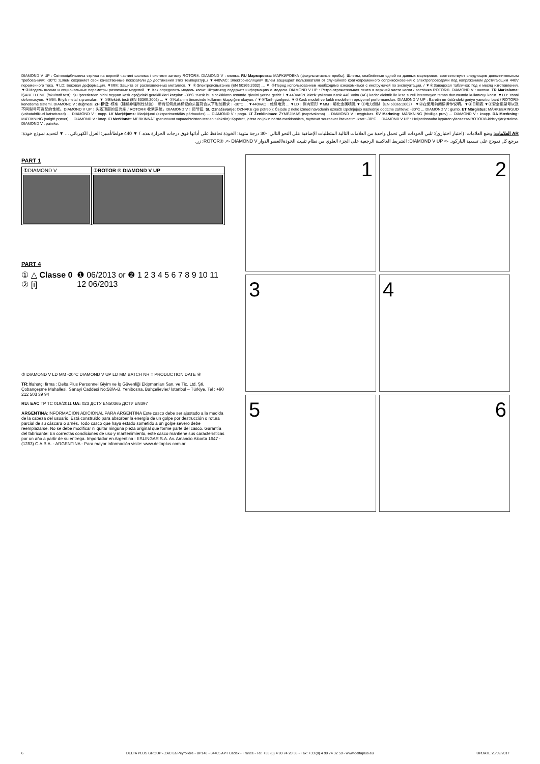DIAMOND V UP : Світловідбиваюча стрічка на верхній частині шолома / системи затиску ROTOR®. DIAMOND V : кнопка. RU Маркировка: МАРКИРОВКА (факультативные пробы): Шлемы, снабжённые одной из данных маркировок, соответствуют следующим дополнительным требованиям: -30°C :Шлем сохраняет свои качественные показатели до достижения этих температур../ ▼440VAC: Электроизоляция= Шлем защищает пользователя от случайного кратковременного соприкосновения с электропроводами под напряжением достигающим 440V переменного тока. ▼LD: Боковая деформация. ▼MM: Защита от расплавленных металлов. ▼ ①Электроиспытание (EN 50365:2002) ... ▼ ②Перед использованием необходимо ознакомиться с инструкцией по эксплуатации. / ▼④Заводская табличка: Год и месяц изготовления. ▼③Модель шлема и опциональные параметры различных моделей. ▼ Как определить модель каски: Штрих-код содержит информацию о модели. DIAMOND V UP : Ретро-отражательная лента в верхней части каски / застёжка ROTOR®. DIAMOND V : кнопка. TR Markalama: İŞARETLEME (fakültatif test): Şu işaretlerden birini taşıyan kask aşağıdaki gereklilikleri karşılar: -30°C :Kask bu sıcaklıkların üstünde işlevini yerine getirir../ ▼440VAC:Elektrik yalıtımı= Kask 440 Volta (AC) kadar elektrik ile kısa süreli istenmeyen temas durumunda kullanıcıyı korur. ▼LD: Yanal deformasyon. ▼MM: Eriyik metal sıçramaları. ▼ ①Elektrik testi (EN 50365:2002) ... ▼ ②Kullanım öncesinde kullanım kitapçığını okuyun. / ▼④Tarih çizelgesi. ▼③Kask modeli ve farklı modellerin opsiyonel performansları. DIAMOND V UP : Baretin en üstündeki geriye yansıtıcı bant / ROTOR® kenetleme sistemi. DIAMOND V : düğmesi. ZH 标记: 标准（随机非强制性试验）：带有任何此类标记的头盔符合以下附加要求：-30°C ... ▼440VAC：绝缘电流 ... ▼LD：侧向变形 ▼MM：熔化金属喷溅 ▼ ①电力测试（EN 50365:2002） ▼②在使用前阅读操作说明。▼④日期表 ▼③安全帽型号以及不同型号可选配的性能。DIAMOND V UP：头盔顶部的反光条 / ROTOR® 收紧系统。DIAMOND V：调节钮. SL Označevanje: OZNAKE (po potrebi): Čelade z neko izmed navedenih označb izpolnjujejo naslednje dodatne zahteve: -30°C ... DIAMOND V : gumb. ET Märgistus: MÄRKEERINGUD (vabatahtlikud katsetused) ... DIAMOND V : nupp. LV Marķējums: Marķējumi (eksperimentālās pārbaudes) ... DIAMOND V : poga. LT Ženklinimas: ŽYMĖJIMAS (neprivaloma) ... DIAMOND V : mygtukas. SV Märkning: MÄRKNING (frivilliga prov) ... DIAMOND V : knapp. DA Mærkning: MÆRKNING (valgfri prøver) ... DIAMOND V : knap. FI Merkinnät: MERKINNÄT (perustuvat vapaaehtoisten testien tuloksiin): Kypärät, joissa on jokin näistä merkinnöistä, täyttävät seuraavat lisävaatimukset: -30°C ... DIAMOND V UP : Heijastinnauha kypärän yläosassa/ROTOR®-kiristysjärjestelmä. DIAMOND V : painike.
AR العلامات: وضع العلامات: (اختبار اختياري): تلبي الخوذات التي تحمل واحدة من العلامات التالية المتطلبات الإضافية على النحو التالي: -30 درجة مئوية: الخوذة تحافظ على أدائها فوق درجات الحرارة هذه. / ▼ 440 فولط/أمبير: العزل الكهربائي ... ▼ لتحديد نموذج خوذة: مرجع كل نموذج على تسمية الباركود. -> DIAMOND V UP: الشريط العاكسة الرجعية على الجزء العلوي من نظام تثبيت الخوذة/العضو الدوار ROTOR® .<- DIAMOND V: زر.
PART 1
| ①DIAMOND V | ② ROTOR ® DIAMOND V UP |
PART 4
① △ Classe 0 ② [i] ❶ 06/2013 or ❷ 1 2 3 4 5 6 7 8 9 10 11 12 06/2013
③ DIAMOND V LD MM -20°C DIAMOND V UP LD MM BATCH NR = PRODUCTION DATE ④
TR: İtlahatçı firma : Delta Plus Personnel Giyim ve İş Güvenliği Ekipmanları San. ve Tic. Ltd. Şti. Çobançeşme Mahallesi, Sanayi Caddesi No:58/A-B, Yenibosna, Bahçelievler/ İstanbul – Türkiye. Tel : +90 212 503 39 94
RU: EAC TP TC 019/2011 UA: 023 ДСТУ EN50365 ДСТУ EN397
ARGENTINA: INFORMACION ADICIONAL PARA ARGENTINA Este casco debe ser ajustado a la medida de la cabeza del usuario. Está construido para absorber la energía de un golpe por destrucción o rotura parcial de su cáscara o arnés. Todo casco que haya estado sometido a un golpe severo debe reemplazarse. No se debe modificar ni quitar ninguna pieza original que forme parte del casco. Garantía del fabricante: En correctas condiciones de uso y mantenimiento, este casco mantiene sus características por un año a partir de su entrega. Importador en Argentina : ESLINGAR S.A. Av. Amancio Alcorta 1647 - (1283) C.A.B.A. - ARGENTINA - Para mayor información visite: www.deltaplus.com.ar
1
2
3
4
5
6
6 DELTA PLUS GROUP - ZAC La Peyrolière - BP140 - 84405 APT Cedex - France - Tel: +33 (0) 4 90 74 20 33 - Fax: +33 (0) 4 90 74 32 59 - www.deltaplus.eu UPDATE 26/09/2017